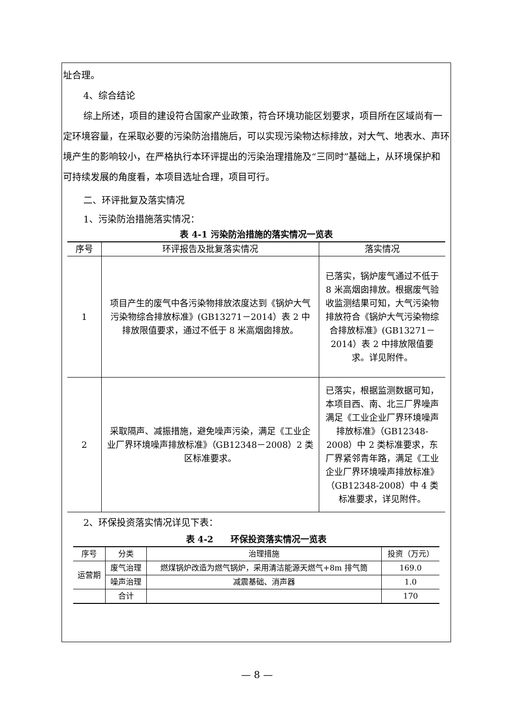址合理。
4、综合结论
综上所述，项目的建设符合国家产业政策，符合环境功能区划要求，项目所在区域尚有一定环境容量，在采取必要的污染防治措施后，可以实现污染物达标排放，对大气、地表水、声环境产生的影响较小，在严格执行本环评提出的污染治理措施及“三同时”基础上，从环境保护和可持续发展的角度看，本项目选址合理，项目可行。
二、环评批复及落实情况
1、污染防治措施落实情况：
表 4-1 污染防治措施的落实情况一览表
| 序号 | 环评报告及批复落实情况 | 落实情况 |
| --- | --- | --- |
| 1 | 项目产生的废气中各污染物排放浓度达到《锅炉大气污染物综合排放标准》(GB13271－2014）表 2 中排放限值要求，通过不低于 8 米高烟囱排放。 | 已落实，锅炉废气通过不低于 8 米高烟囱排放。根据废气验收监测结果可知，大气污染物排放符合《锅炉大气污染物综合排放标准》(GB13271－2014）表 2 中排放限值要求。详见附件。 |
| 2 | 采取隔声、减振措施，避免噪声污染，满足《工业企业厂界环境噪声排放标准》（GB12348－2008）2 类区标准要求。 | 已落实，根据监测数据可知，本项目西、南、北三厂界噪声满足《工业企业厂界环境噪声排放标准》（GB12348-2008）中 2 类标准要求，东厂界紧邻青年路，满足《工业企业厂界环境噪声排放标准》（GB12348-2008）中 4 类标准要求，详见附件。 |
2、环保投资落实情况详见下表：
表 4-2　　环保投资落实情况一览表
| 序号 | 分类 | 治理措施 | 投资（万元） |
| --- | --- | --- | --- |
| 运营期 | 废气治理 | 燃煤锅炉改造为燃气锅炉，采用清洁能源天燃气+8m 排气筒 | 169.0 |
| | 噪声治理 | 减震基础、消声器 | 1.0 |
| | 合计 | | 170 |
— 8 —